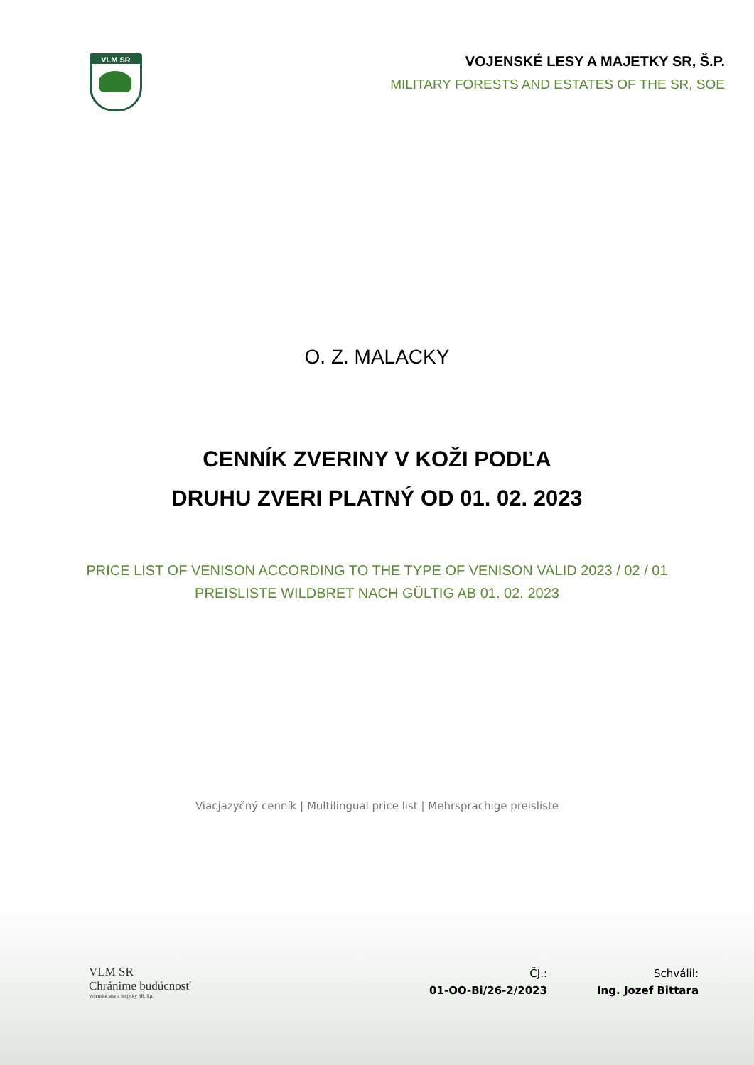VLM SR
VOJENSKÉ LESY A MAJETKY SR, Š.P.
MILITARY FORESTS AND ESTATES OF THE SR, SOE
O. Z. MALACKY
CENNÍK ZVERINY V KOŽI PODĽA
DRUHU ZVERI PLATNÝ OD 01. 02. 2023
PRICE LIST OF VENISON ACCORDING TO THE TYPE OF VENISON VALID 2023 / 02 / 01
PREISLISTE WILDBRET NACH GÜLTIG AB 01. 02. 2023
Viacjazyčný cenník | Multilingual price list | Mehrsprachige preisliste
VLM SR
Chránime budúcnosť
Vojenské lesy a majetky SR, š.p.
ČJ.:
01-OO-Bi/26-2/2023
Schválil:
Ing. Jozef Bittara